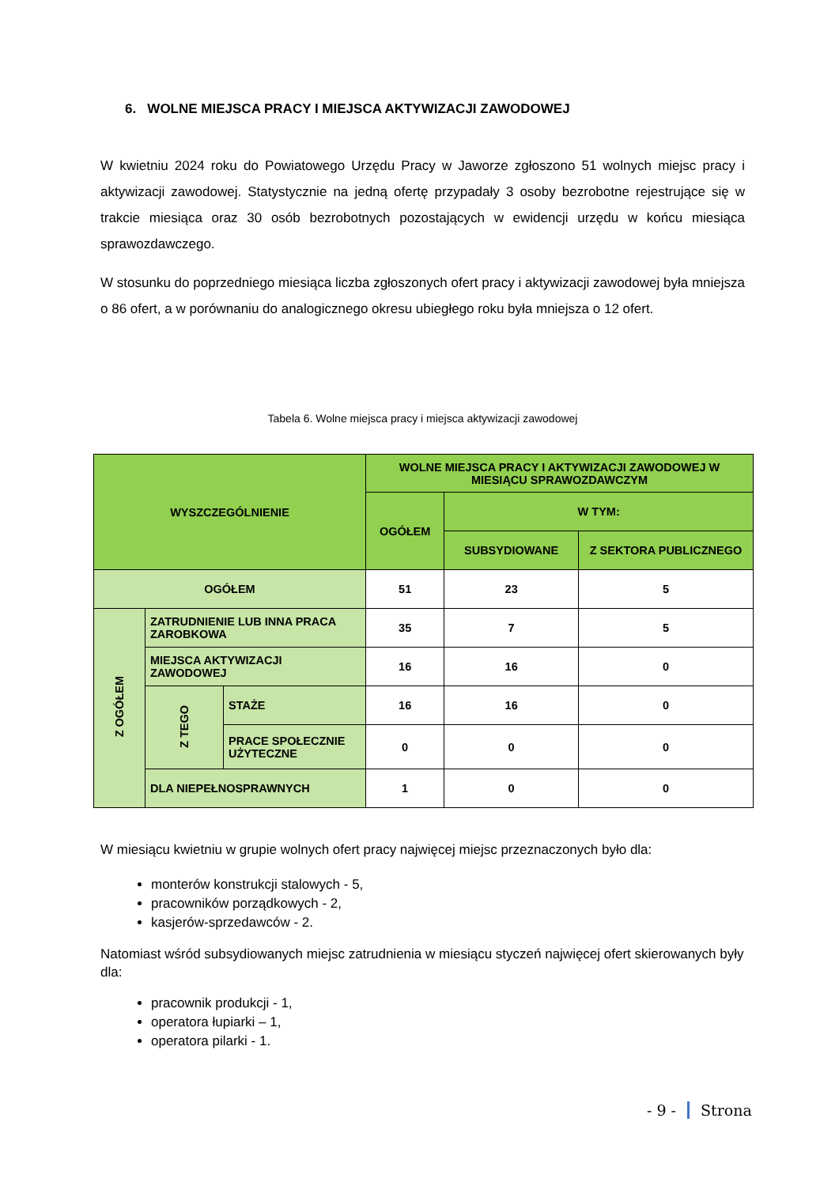6. WOLNE MIEJSCA PRACY I MIEJSCA AKTYWIZACJI ZAWODOWEJ
W kwietniu 2024 roku do Powiatowego Urzędu Pracy w Jaworze zgłoszono 51 wolnych miejsc pracy i aktywizacji zawodowej. Statystycznie na jedną ofertę przypadały 3 osoby bezrobotne rejestrujące się w trakcie miesiąca oraz 30 osób bezrobotnych pozostających w ewidencji urzędu w końcu miesiąca sprawozdawczego.
W stosunku do poprzedniego miesiąca liczba zgłoszonych ofert pracy i aktywizacji zawodowej była mniejsza o 86 ofert, a w porównaniu do analogicznego okresu ubiegłego roku była mniejsza o 12 ofert.
Tabela 6. Wolne miejsca pracy i miejsca aktywizacji zawodowej
| WYSZCZEGÓLNIENIE | | | WOLNE MIEJSCA PRACY I AKTYWIZACJI ZAWODOWEJ W MIESIĄCU SPRAWOZDAWCZYM | | |
| --- | --- | --- | --- | --- | --- |
| | | | OGÓŁEM | W TYM: | |
| | | | | SUBSYDIOWANE | Z SEKTORA PUBLICZNEGO |
| OGÓŁEM | | | 51 | 23 | 5 |
| Z OGÓŁEM | ZATRUDNIENIE LUB INNA PRACA ZAROBKOWA | | 35 | 7 | 5 |
| | MIEJSCA AKTYWIZACJI ZAWODOWEJ | | 16 | 16 | 0 |
| | Z TEGO | STAŻE | 16 | 16 | 0 |
| | | PRACE SPOŁECZNIE UŻYTECZNE | 0 | 0 | 0 |
| | DLA NIEPEŁNOSPRAWNYCH | | 1 | 0 | 0 |
W miesiącu kwietniu w grupie wolnych ofert pracy najwięcej miejsc przeznaczonych było dla:
monterów konstrukcji stalowych - 5,
pracowników porządkowych - 2,
kasjerów-sprzedawców - 2.
Natomiast wśród subsydiowanych miejsc zatrudnienia w miesiącu styczeń najwięcej ofert skierowanych były dla:
pracownik produkcji - 1,
operatora łupiarki – 1,
operatora pilarki - 1.
- 9 - Strona